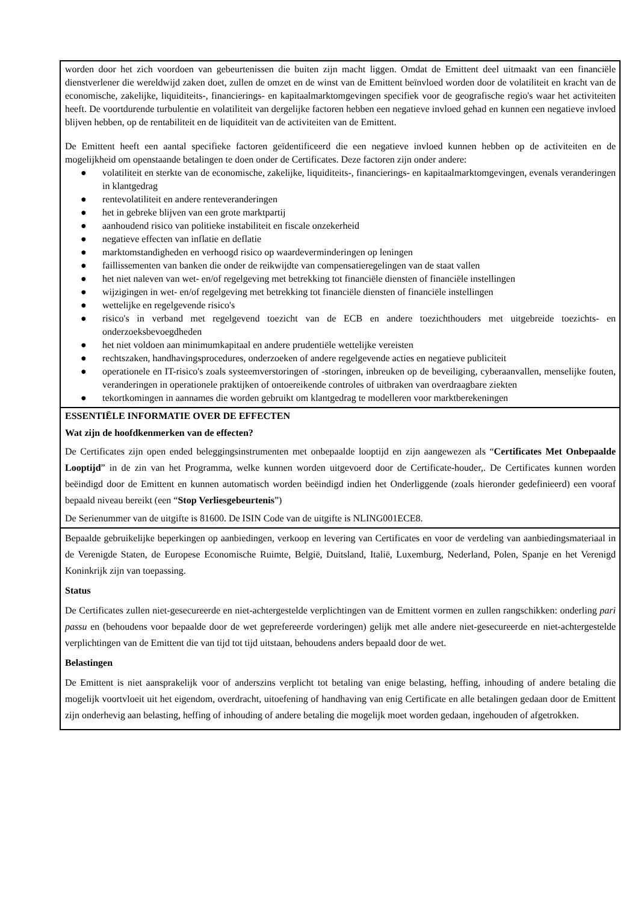worden door het zich voordoen van gebeurtenissen die buiten zijn macht liggen. Omdat de Emittent deel uitmaakt van een financiële dienstverlener die wereldwijd zaken doet, zullen de omzet en de winst van de Emittent beïnvloed worden door de volatiliteit en kracht van de economische, zakelijke, liquiditeits-, financierings- en kapitaalmarktomgevingen specifiek voor de geografische regio's waar het activiteiten heeft. De voortdurende turbulentie en volatiliteit van dergelijke factoren hebben een negatieve invloed gehad en kunnen een negatieve invloed blijven hebben, op de rentabiliteit en de liquiditeit van de activiteiten van de Emittent.
De Emittent heeft een aantal specifieke factoren geïdentificeerd die een negatieve invloed kunnen hebben op de activiteiten en de mogelijkheid om openstaande betalingen te doen onder de Certificates. Deze factoren zijn onder andere:
● volatiliteit en sterkte van de economische, zakelijke, liquiditeits-, financierings- en kapitaalmarktomgevingen, evenals veranderingen in klantgedrag
● rentevolatiliteit en andere renteveranderingen
● het in gebreke blijven van een grote marktpartij
● aanhoudend risico van politieke instabiliteit en fiscale onzekerheid
● negatieve effecten van inflatie en deflatie
● marktomstandigheden en verhoogd risico op waardeverminderingen op leningen
● faillissementen van banken die onder de reikwijdte van compensatieregelingen van de staat vallen
● het niet naleven van wet- en/of regelgeving met betrekking tot financiële diensten of financiële instellingen
● wijzigingen in wet- en/of regelgeving met betrekking tot financiële diensten of financiële instellingen
● wettelijke en regelgevende risico's
● risico's in verband met regelgevend toezicht van de ECB en andere toezichthouders met uitgebreide toezichts- en onderzoeksbevoegdheden
● het niet voldoen aan minimumkapitaal en andere prudentiële wettelijke vereisten
● rechtszaken, handhavingsprocedures, onderzoeken of andere regelgevende acties en negatieve publiciteit
● operationele en IT-risico's zoals systeemverstoringen of -storingen, inbreuken op de beveiliging, cyberaanvallen, menselijke fouten, veranderingen in operationele praktijken of ontoereikende controles of uitbraken van overdraagbare ziekten
● tekortkomingen in aannames die worden gebruikt om klantgedrag te modelleren voor marktberekeningen
ESSENTIËLE INFORMATIE OVER DE EFFECTEN
Wat zijn de hoofdkenmerken van de effecten?
De Certificates zijn open ended beleggingsinstrumenten met onbepaalde looptijd en zijn aangewezen als “Certificates Met Onbepaalde Looptijd” in de zin van het Programma, welke kunnen worden uitgevoerd door de Certificate-houder,. De Certificates kunnen worden beëindigd door de Emittent en kunnen automatisch worden beëindigd indien het Onderliggende (zoals hieronder gedefinieerd) een vooraf bepaald niveau bereikt (een “Stop Verliesgebeurtenis”)
De Serienummer van de uitgifte is 81600. De ISIN Code van de uitgifte is NLING001ECE8.
Bepaalde gebruikelijke beperkingen op aanbiedingen, verkoop en levering van Certificates en voor de verdeling van aanbiedingsmateriaal in de Verenigde Staten, de Europese Economische Ruimte, België, Duitsland, Italië, Luxemburg, Nederland, Polen, Spanje en het Verenigd Koninkrijk zijn van toepassing.
Status
De Certificates zullen niet-gesecureerde en niet-achtergestelde verplichtingen van de Emittent vormen en zullen rangschikken: onderling pari passu en (behoudens voor bepaalde door de wet geprefereerde vorderingen) gelijk met alle andere niet-gesecureerde en niet-achtergestelde verplichtingen van de Emittent die van tijd tot tijd uitstaan, behoudens anders bepaald door de wet.
Belastingen
De Emittent is niet aansprakelijk voor of anderszins verplicht tot betaling van enige belasting, heffing, inhouding of andere betaling die mogelijk voortvloeit uit het eigendom, overdracht, uitoefening of handhaving van enig Certificate en alle betalingen gedaan door de Emittent zijn onderhevig aan belasting, heffing of inhouding of andere betaling die mogelijk moet worden gedaan, ingehouden of afgetrokken.